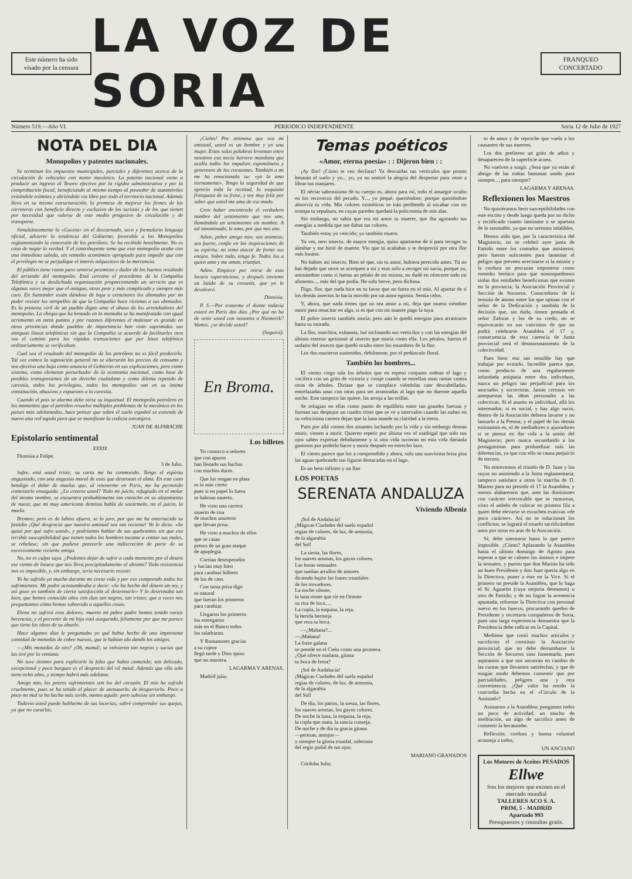Este número ha sido visado por la censura
LA VOZ DE SORIA
FRANQUEO CONCERTADO
Número 519.—Año VI. PERIODICO INDEPENDIENTE Soria 12 de Julio de 1927
NOTA DEL DIA
Monopolios y patentes nacionales.
Se terminan los impuestos municipales, parciales y diferentes acerca de la circulación de vehiculos con motor mecánico. La patente nacional viene a producir un ingreso al Tesoro efectivo por la rigidez administrativa y por la comprobación fiscal, beneficiando al mismo tiempo al poseedor de automóviles evitándole trámites y abriéndole via libre por todo el territorio nacional. Además lleva en su misma estructuración, la promesa de mejorar los firmes de las carreteras con beneficio directo y exclusivo de los turistas y de los que tienen por necesidad que valerse de este medio progesivo de circulación y de transporte.
Simultáneamente la «Gaceta» en el descarnado, seco y formulario lenguaje oficial, advierte la tendencia del Gobierno, favorable a los Monopolios reglamentando la concesión de los petróleos. Se ha recibido hostilmente. No es cosa de negar la verdad. Y el contribuyente teme que este monopolio acabe con una inmediata subida, sin remedio económico apropiado para impedir que con el privilegio no se perjudique el interés adquisitivo de la mercancia.
El público tiene razon para sentirse pesimista y dudar de los buenos resultado del arriendo del monopolio. Está cercano el precedente de la Compañia Telefónica y su desdichada organización proporcionando un servicio que es algunas veces mejor que el antiguo, otras peor y más complicado y siempre más caro. En Santander están dándose de baja a centenares los abonados por no poder resistir los atropellos de que la Compañia hace víctimas a sus abonados. Es la protesta viril de un pueblo digno ante el abuso de los arrendadores del monopolio. La chispa que ha brotado en la montaña se ha manifestado con igual arrimiento en otros puntos y por razones diferentes el malestar es grande en otras provincias donde pueblos de importancia han visto suprimidas sus antiguas líneas telefónicas sin que la Compañia se acuerde de facilitarles otra vez el camino para las rápidas transaciones que por linea telefónica ordinariamente se verificaban.
Cual sea el resultado del monopolio de los petróleos no es fácil predecirlo. Tal vez contra la suposición general no se alterarán los precios de consumo y sea efectiva una baja como anuncia el Gobierno en sus explicaciones, pero como sistema, como elemento perturbador de la economia nacional, como base de posibles transgresiones de un derecho ciudadano y como dilema repetido de carestía, todos los privilegios, todos los monopolios son en su íntima constitución, abusivos y expuestos a la carestía.
Cuando el pais se alarma debe oirse su inquietud. El monopolio petrolero en los momentos que el petróleo resuelve múltiples problemas de la mecánica en los paises más adelantados, hace pensar que sobre el suelo español se extiende de nuevo una red tupida para que se manifieste la codicia extranjera.
JUAN DE ALFARACHE
Epistolario sentimental
XXXIX
Dionisia a Felipe.
3 de Julio.
Sufre, está usted triste; su carta me ha conmovido. Tengo el espíritu angustiado, con una angustia moral de esas que destrozan el alma. En este caso bendigo el dolor de muelas que, al retenerme en Paris, me ha permitido contestarle enseguida. ¿Lo creeria usted? Todo mi juicio, refugiado en el molar del mismo nombre, se encuentra probablemente tan estrecho en su alojamiento de nacar, que mi muy americano dentista habla de sacármelo, no el juicio, la muela.
Bromeo, pero es de labios afuera, se lo juro, por que me ha enternecido su fastidio ¡Qué desgracia que nuestra amistad sea tan reciente! Yo le diria: «Se quizá por qué sufre usted», y podríamos hablar de sus quebrantos sin que esa terrible susceptibilidad que tienen todos los hombres tocante a contar sus males, se rebelase; sin que pudiese parecerle una indiscreción de parte de su excesivamente reciente amiga.
No, no es culpa suya. ¿Podemos dejar de sufrir a cada momento por el dinero ese viento de locura que nos lleva precipitadamente al abismo? Toda resistencia nos es imposible, y, sin embargo, seria necesario resistir.
Yo he sufrido ya mucho durante mi corta vida y por eso comprendo todos los sufrimientos. Mi padre acostumbraba a decir: «Se ha hecho del dinero un rey, y así gozo yo también de cierta satisfacción al destronarle» Y lo destronaba tan bien, que hemos conocido años con dias tan negros, tan tristes, que a veces nos preguntamos cómo hemos sobrevido a aquellas cosas.
Elena no sufrirá esos dolores; muerto mi pobre padre hemos tenido varias herencias, y el porvenir de mi hija está asegurado, felizmente por que me parece que tiene las ideas de su abuelo.
Hace algunos dias le preguntaba yo qué habia hecho de una importante cantidad de monedas de cobre nuevas, que le habian ido dando los amigos.
—¿Mis monedas de oro? ¡Oh, mamá!, se volvieron tan negras y sucias que las tiré por la ventana.
No tuve ánimos para explicarle la falta que habia cometido; tan delicado, excepcional y poco burgues es el desprecio del vil metal. Además que ella solo tiene ocho años, y tiempo habrá más adelante.
Amigo mio, los peores sufrimientos son los del corazón. El mio ha sufrido cruelmente, pues se ha tenido el placer de atenazarlo, de desgarrarlo. Poco a poco mi mal se ha hecho más sordo, menos agudo: pero subsiste sin embargo.
Tadavia usted puede hablarme de sus lacerías; sabré comprender sus quejas, ya que no curarlas.
¡Cielos! Por animosa que sea mi amistad, usted es un hombre y yo una mujer. Estas solas palabras levantan entre nosotros esa necia barrera mundana que acalla todos los impulsos espontáneos y generosos de los corazones. También a mi me ha emocionado su: «yo la amo tiernamente». Tengo la seguridad de que aprecio toda la rectitud, la exquisita franqueza de su frase, y soy muy feliz por saber que usted me ama de ese modo.
Creo haber encontrado el verdadero nombre del sentimiento que nos une, llamándole un sentimiento sin nombre. A tal innominado, le amo, por que nos une.
Adios, pobre amigo mio; sea animoso, sea fuerte, confie en las inspiraciones de su espíritu; no tema atacar de frente sus enojos. Sobre todo, tenga fe. Todos los a quien amo y me aman, triunfan.
Adios. Empiece por reirse de esta locura supersticiosa, y después envieme un latido de su corazón, que yo le devolveré.
Dionisia.
P. S.—Por tratarme el diente todavia estaré en Paris dos dias ¿Por qué no ha de venir usted con nosotros a Niemerck? Vamos. ¿se decide usted?
(Seguirá).
En Broma.
Los billetes
Yo conozco a señores
que con apuros
han llenado sus huchas
con muchos duros.
Que los tengan en plata
es lo más cierto
pues si en papel lo fuera
se habrian muerto.
He visto una carrera
muerto de risa
de muchos usureros
que llevan prisa.
He visto a muchos de ellos
que se caian
presos de un gran ataque
de apoplegía.
Corrían desesperados
y hacían muy bien
para cambiar billetes
de los de cien.
Con tanta prisa digo
es natural
que fueran los primeros
para cambiar.
Llegaron los primeros
los entregaron
más en el Banco todos
los taladraron.
Y Romanones gracias
a su cojera
llegó tarde y Dios quiso
que no muriera.
LAGARMA Y ARENAS.
Madrid julio.
Temas poéticos
«Amor, eterna poesía» : : Dijeron bien : :
¡Ay flor! ¡Cómo te veo declinar! Ya descuidas tus verticulos que pronto besarán el suelo y yo... yo, ya no sentiré la alegría del despertar para venir a librar tus manjares.
El néctar sabrosisimo de tu cuerpo es, ahora para mí, todo el amargor oculto en los recovecos del pecado. Y..., yo pequé, queriéndote; porque queriéndote absorvía tu vida. Mis colores miméticos se irán perdiendo al socabar con mi trompa tu sepultura, en cuyas paredes quedará la policromía de mis alas.
Sin embargo, no sabía que era mi amor tu muerte, que iba agotando tus energías a medida que me dabas tus colores.
También estoy yo vencido; yo también muero.
Ya ves, otro insecto, de mayor energía, quiso apartarme de tí para recoger tu almibar y me hirió de muerte. Vio que tú acababas y te despreció por otra flor más lozana.
No habies así insecto. Bien sé que, sin tu amor, hubiera perecido antes. Tú no has dejado que otros se acerquen a mi y eras solo a recoger mi savia, porque yo, animándote como si fueras un pétalo de mi misma, no dudé en ofrecerte todo mi alimento..., más del que podía. He sido breve, pero dichosa.
Digo, flor, que nada hice en tu favor que no fuera en el mío. Al apartar de tí los demás insectos lo hacía movido por un amor egoista. Sentía celos.
Y, ahora, que nada tienes que no sea amor a mi, deja que muera viéndote morir para resucitar en algo, si es que con mi muerte pago la tuya.
El pobre insecto también moría; pero aún le quedó energías para arrastrarse hasta su morada.
La flor, marchita, exhausta, fué inclinando sus verticilos y con las energías del último esterior aprisionó al insecto que moría como ella. Los pétalos, fueron el sudario del insecto que quedó oculto entre los estambres de la flor.
Los dos murieron sostenidos, debilmente, por el pedúnculo floral.
También los hombres...
El viento ciego tala los árboles que en espeso conjunto rodean el lago y vocifera con un grito de victoria y coraje cuando se estrellan unas ramas contra otras de árboles. Diríase que se complace viéndolas caer descabelladas, entrelazadas unas con otras para ser arrastradas al lago que no duerme aquella noche. Este tampoco las quiere, las arroja a las orillas.
Se refugian en ellas como punto de equilibrio entre tan grandes fuerzas y forman sus despojos un cuadro triste que se ve a intervalos cuando las nubes en su velocísima carrera dejan que la luna mande su claridad a la tierra.
Pues por allá vienen dos amantes luchando por la vida y sin embargo desean morir, vienen a morir. Quieren repetir por última vez el madrigal que solo sus ojos saben expresar debidamente y si otra vida tuvieran en esta vida darianla gustosos por poderlo hacer y morir después en estrecho lazo.
El viento parece que los a comprendido y ahora, solo una suavísima brisa pisa las aguas quebrando sus figuras destacadas en el lago.
Es un beso infinito y un llan
LOS POETAS
SERENATA ANDALUZA
Viviendo Albeniz
¡Sol de Andalucía!
¡Mágicas Ciudades del suelo español
regias de colores, de luz, de armonía,
de la algarabía
del Sol!
La siesta, las flores,
los suaves aromas, los gayos colores,
Las horas sensuales
que sueñan arrullos de amores
diciendo bajito las frases triunfales
de los trovadores.
La noche silente,
la luna riente que ríe en Oriente
su risa de loca.....
La copla, la esquina, la reja,
la herida bermeja
que reza tu boca.
—¿Mañana?...
—¡Mañana!
La frase galana
se prende en el Cielo como una promesa.
¿Qué ofrece mañana, gitana
tu boca de fresa?
¡Sol de Andalucía!
¡Mágicas Ciudades del suelo español
regias de colores, de luz, de armonía,
de la algarabía
del Sol!
De día, los patios, la siesta, las flores,
los suaves aromas, los gayos colores.
De noche la luna, la esquina, la reja,
la copla que mata, la rancia conseja.
De noche y de día tu gracia gitana
—perezas, antojos—
y siempre la gloria triunfal, soberana
del regio puñal de tus ojos.
MARIANO GRANADOS
Córdoba Julio.
to de amor y de reproche que vuela a los causantes de sus muertes.
Los dos prefieren un grito de adios y desaparecen de la superficie acuea.
No vuelven a surgir. ¿Será que ya están al abrigo de las trabas humanas unido para siempre..., para siempre?
LAGARMA Y ARENAS.
Reflexionen los Maestros
No quisiéramos herir susceptibilidades con este escrito y desde luego queda por no dicho y rectificado cuanto lastimase o se apartara de lo razonable, ya que no seremos infalibles.
Hemos oído que, por la caracteristica del Magisterio, no se celebró ayer junta de Partido entre los contados que asistieron; pero fueron suficientes para lamentar el peligro que preveen avecinarse si la misión y la cordura no procuran imponerse como remedio heróico para que nonosquedemos sinlas dos entidades beneficiosas que existen en la provincia; la Asociación Provincial y Sección de Socorros. Conocedores de la tensión de ánimo entre los que opinan con el señor de la Dedicación y también de la decisión que, sin duda, tienen pensada el señor Zaforas y los de su credo, no se equivocarán en sus vaticinios de que no podrá celebrarse Asamblea el 17 y, consecuencia de esta carencia de Junta provincial será el desmoronamiento de la colectividad.
Pues bien: eso tan sensible hay que trabajar por evitarlo. Increible parece que, como producto de una regularmente infundada antipatia entre dos individuos, nazca un peligro tan perjudicial para los asociados y socorristas. Jamás creimos ver antepuestas las ideas personales a las colectivas. Si el asunto es individual, allá los interesados; si es social, y hay algo sucio, dentro de la Asociación debiera lavarse y no lanzarlo a la Prensa; y el papel de los demás estimamos es, el de mediadores o ajustadores si se piensa en dar vida a la unión del Magisterio; pero nunca secundando a los protagonistas para profundizar más las diferencias, ya que con ello se causa perjuicio de tercero.
No entrevemos el triunfo de D. Juan y los suyos no asistiendo a la Junta reglamentaria; tampoco satisface a otros la marcha de D. Marino para no presidir el 17 la Asamblea, y menos alabaremos que, ante las dimisiones con carácter irrevocable que se rumorean, visto el anhelo de colocar en primera fila a quien debe elevarse se escuchen evasivas «de poco carácter». Así no se solucionan los conflictos; se logrará el triunfo sacrificándose unos por otros en aras de la Asociación.
Sí; debe intentarse hasta lo que parece imposible. ¿Cómo? Aplazando la Asamblea hasta el último domingo de Agosto para esperar a que se calmen los ánimos e impere la sensatez, y puesto que don Marino ha sido un buen Presidente y don Juan queria algo en la Directiva, poner a éste en la Vice. Si el primero no preside la Asamblea, que lo haga el Sr. Aguarón (cuya mejoria deseamos) u otro de Partido; y de no lograr la avenencia apuntada, reformar la Directiva con personal nuevo en los huecos, procurando queden de Presidente y secretario compañeros de Soria, pues una larga experiencia demuestra que la Presidencia debe radicar en la Capital.
Meditese que costó muchos articulos y sacrificios el constituir la Asociación provincial; que no debe derrumbarse la Sección de Socorros sino fomentarla, pues aspiramos a que nos socorran en cambio de las cuotas que llevamos satisfechas, y que de ningún modo debemos consentir que por parcialidades, peligren una y otra conveniencia. ¿Qué valor ha tenido la concordia hecha en el «Circulo de la Amistad»?
Asistamos a la Asamblea; pongamos todos un poco de actividad, un mucho de meditación, un algo de sacrifico antes de consentir la hecatombe.
Reflexión, cordura y buena voluntad aconseja a todos,
UN ANCIANO
Los Motores de Aceites PESADOS
Ellwe
Son los mejores que existen en el mercado mundial
TALLERES ACO S. A.
PRIM, 5 - MADRID
Apartado 993
Presupuestos y consultas gratis.